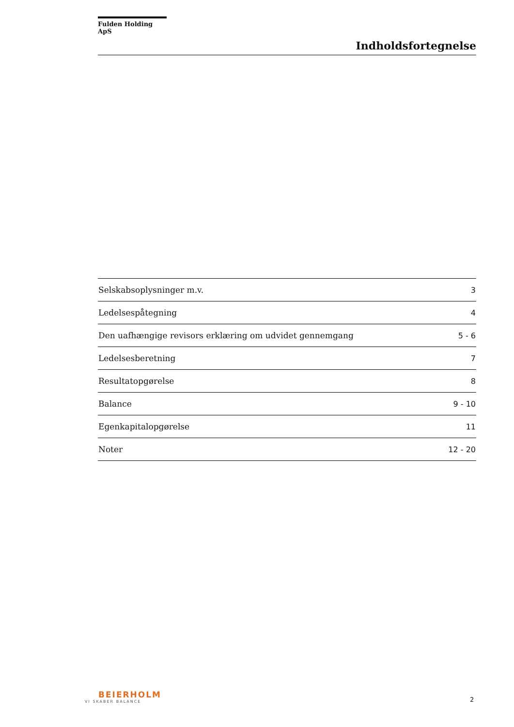Fulden Holding ApS
Indholdsfortegnelse
| Selskabsoplysninger m.v. | 3 |
| Ledelsespåtegning | 4 |
| Den uafhængige revisors erklæring om udvidet gennemgang | 5 - 6 |
| Ledelsesberetning | 7 |
| Resultatopgørelse | 8 |
| Balance | 9 - 10 |
| Egenkapitalopgørelse | 11 |
| Noter | 12 - 20 |
BEIERHOLM
VI SKABER BALANCE
2